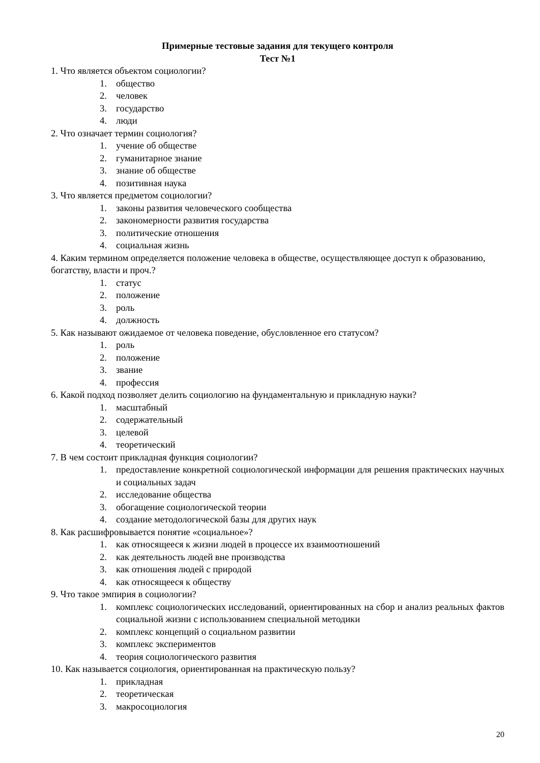Примерные тестовые задания для текущего контроля
Тест №1
1. Что является объектом социологии?
1. общество
2. человек
3. государство
4. люди
2. Что означает термин социология?
1. учение об обществе
2. гуманитарное знание
3. знание об обществе
4. позитивная наука
3. Что является предметом социологии?
1. законы развития человеческого сообщества
2. закономерности развития государства
3. политические отношения
4. социальная жизнь
4. Каким термином определяется положение человека в обществе, осуществляющее доступ к образованию, богатству, власти и проч.?
1. статус
2. положение
3. роль
4. должность
5. Как называют ожидаемое от человека поведение, обусловленное его статусом?
1. роль
2. положение
3. звание
4. профессия
6. Какой подход позволяет делить социологию на фундаментальную и прикладную науки?
1. масштабный
2. содержательный
3. целевой
4. теоретический
7. В чем состоит прикладная функция социологии?
1. предоставление конкретной социологической информации для решения практических научных и социальных задач
2. исследование общества
3. обогащение социологической теории
4. создание методологической базы для других наук
8. Как расшифровывается понятие «социальное»?
1. как относящееся к жизни людей в процессе их взаимоотношений
2. как деятельность людей вне производства
3. как отношения людей с природой
4. как относящееся к обществу
9. Что такое эмпирия в социологии?
1. комплекс социологических исследований, ориентированных на сбор и анализ реальных фактов социальной жизни с использованием специальной методики
2. комплекс концепций о социальном развитии
3. комплекс экспериментов
4. теория социологического развития
10. Как называется социология, ориентированная на практическую пользу?
1. прикладная
2. теоретическая
3. макросоциология
20